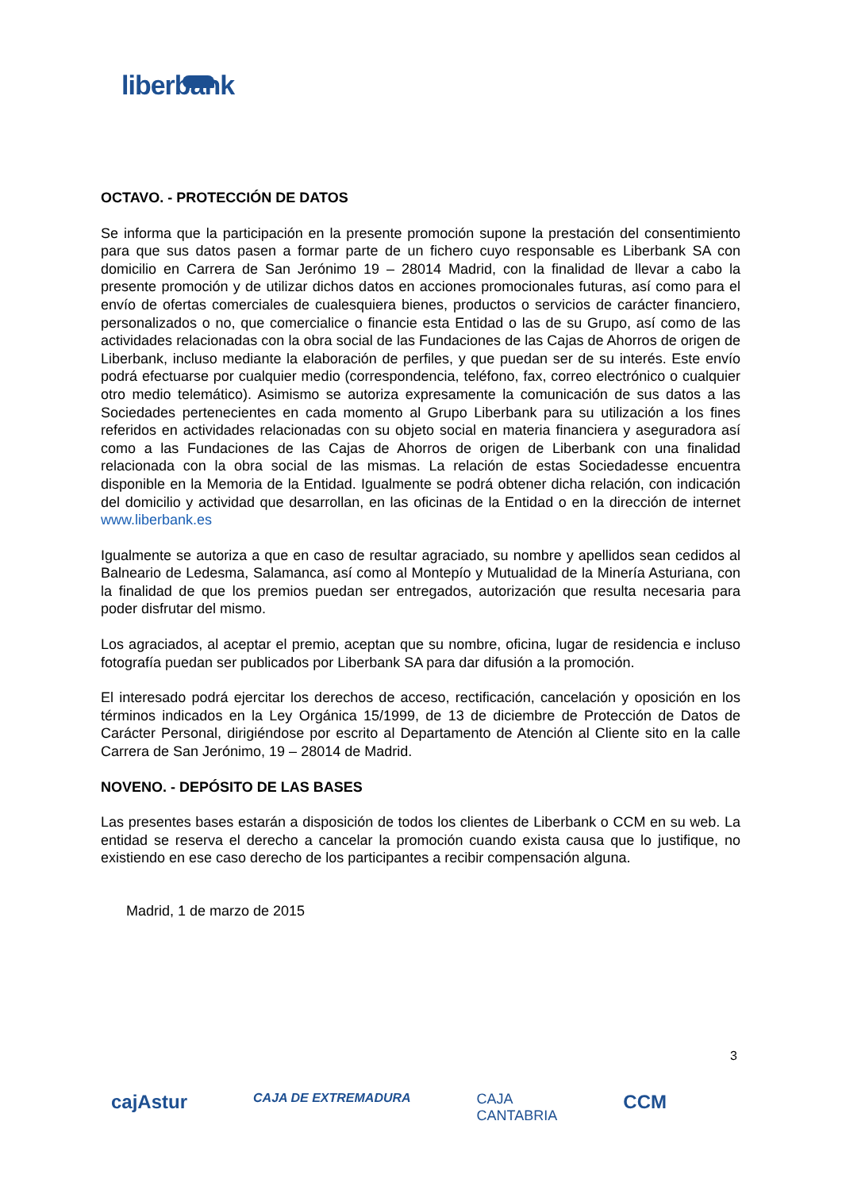liberbank
OCTAVO. - PROTECCIÓN DE DATOS
Se informa que la participación en la presente promoción supone la prestación del consentimiento para que sus datos pasen a formar parte de un fichero cuyo responsable es Liberbank SA con domicilio en Carrera de San Jerónimo 19 – 28014 Madrid, con la finalidad de llevar a cabo la presente promoción y de utilizar dichos datos en acciones promocionales futuras, así como para el envío de ofertas comerciales de cualesquiera bienes, productos o servicios de carácter financiero, personalizados o no, que comercialice o financie esta Entidad o las de su Grupo, así como de las actividades relacionadas con la obra social de las Fundaciones de las Cajas de Ahorros de origen de Liberbank, incluso mediante la elaboración de perfiles, y que puedan ser de su interés. Este envío podrá efectuarse por cualquier medio (correspondencia, teléfono, fax, correo electrónico o cualquier otro medio telemático). Asimismo se autoriza expresamente la comunicación de sus datos a las Sociedades pertenecientes en cada momento al Grupo Liberbank para su utilización a los fines referidos en actividades relacionadas con su objeto social en materia financiera y aseguradora así como a las Fundaciones de las Cajas de Ahorros de origen de Liberbank con una finalidad relacionada con la obra social de las mismas. La relación de estas Sociedadesse encuentra disponible en la Memoria de la Entidad. Igualmente se podrá obtener dicha relación, con indicación del domicilio y actividad que desarrollan, en las oficinas de la Entidad o en la dirección de internet www.liberbank.es
Igualmente se autoriza a que en caso de resultar agraciado, su nombre y apellidos sean cedidos al Balneario de Ledesma, Salamanca, así como al Montepío y Mutualidad de la Minería Asturiana, con la finalidad de que los premios puedan ser entregados, autorización que resulta necesaria para poder disfrutar del mismo.
Los agraciados, al aceptar el premio, aceptan que su nombre, oficina, lugar de residencia e incluso fotografía puedan ser publicados por Liberbank SA para dar difusión a la promoción.
El interesado podrá ejercitar los derechos de acceso, rectificación, cancelación y oposición en los términos indicados en la Ley Orgánica 15/1999, de 13 de diciembre de Protección de Datos de Carácter Personal, dirigiéndose por escrito al Departamento de Atención al Cliente sito en la calle Carrera de San Jerónimo, 19 – 28014 de Madrid.
NOVENO. - DEPÓSITO DE LAS BASES
Las presentes bases estarán a disposición de todos los clientes de Liberbank o CCM en su web. La entidad se reserva el derecho a cancelar la promoción cuando exista causa que lo justifique, no existiendo en ese caso derecho de los participantes a recibir compensación alguna.
Madrid, 1 de marzo de 2015
3
cajAstur CAJA DE EXTREMADURA CAJA
CANTABRIA CCM